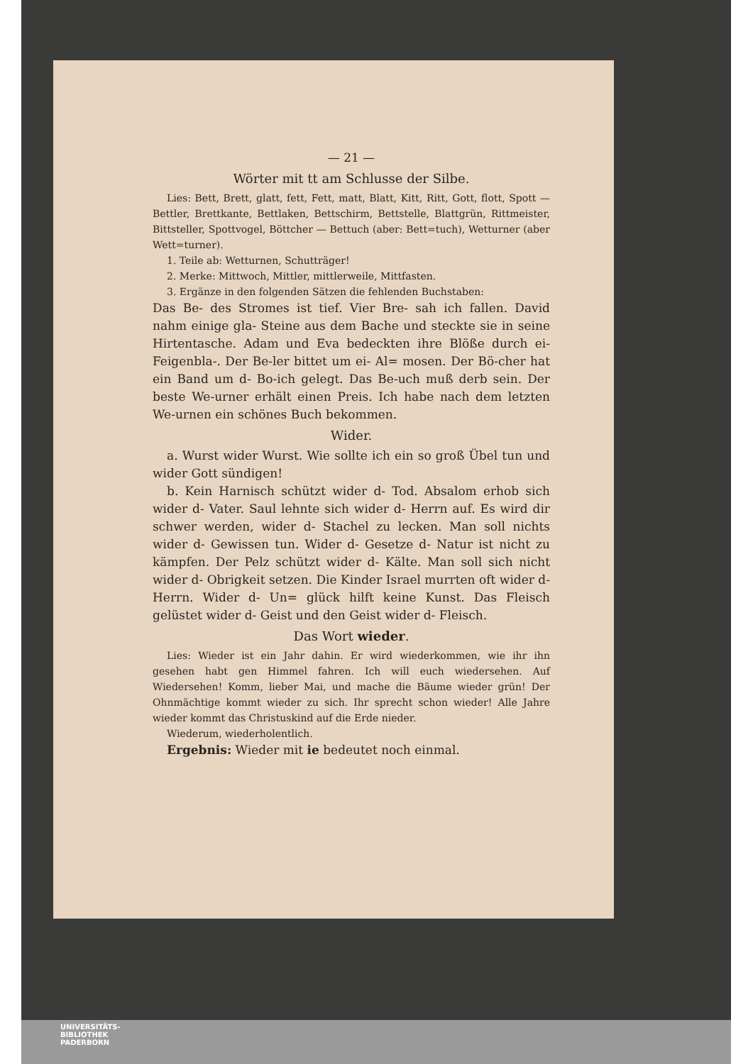— 21 —
Wörter mit tt am Schlusse der Silbe.
Lies: Bett, Brett, glatt, fett, Fett, matt, Blatt, Kitt, Ritt, Gott, flott, Spott — Bettler, Brettkante, Bettlaken, Bettschirm, Bettstelle, Blattgrün, Rittmeister, Bittsteller, Spottvogel, Böttcher — Bettuch (aber: Bett=tuch), Wetturner (aber Wett=turner).
1. Teile ab: Wetturnen, Schutträger!
2. Merke: Mittwoch, Mittler, mittlerweile, Mittfasten.
3. Ergänze in den folgenden Sätzen die fehlenden Buchstaben:
Das Be- des Stromes ist tief. Vier Bre- sah ich fallen. David nahm einige gla- Steine aus dem Bache und steckte sie in seine Hirtentasche. Adam und Eva bedeckten ihre Blöße durch ei- Feigenbla-. Der Be-ler bittet um ei- Al= mosen. Der Bö-cher hat ein Band um d- Bo-ich gelegt. Das Be-uch muß derb sein. Der beste We-urner erhält einen Preis. Ich habe nach dem letzten We-urnen ein schönes Buch bekommen.
Wider.
a. Wurst wider Wurst. Wie sollte ich ein so groß Übel tun und wider Gott sündigen!
b. Kein Harnisch schützt wider d- Tod. Absalom erhob sich wider d- Vater. Saul lehnte sich wider d- Herrn auf. Es wird dir schwer werden, wider d- Stachel zu lecken. Man soll nichts wider d- Gewissen tun. Wider d- Gesetze d- Natur ist nicht zu kämpfen. Der Pelz schützt wider d- Kälte. Man soll sich nicht wider d- Obrigkeit setzen. Die Kinder Israel murrten oft wider d- Herrn. Wider d- Un= glück hilft keine Kunst. Das Fleisch gelüstet wider d- Geist und den Geist wider d- Fleisch.
Das Wort wieder.
Lies: Wieder ist ein Jahr dahin. Er wird wiederkommen, wie ihr ihn gesehen habt gen Himmel fahren. Ich will euch wiedersehen. Auf Wiedersehen! Komm, lieber Mai, und mache die Bäume wieder grün! Der Ohnmächtige kommt wieder zu sich. Ihr sprecht schon wieder! Alle Jahre wieder kommt das Christuskind auf die Erde nieder.
Wiederum, wiederholentlich.
Ergebnis: Wieder mit ie bedeutet noch einmal.
UNIVERSITÄTS-
BIBLIOTHEK
PADERBORN